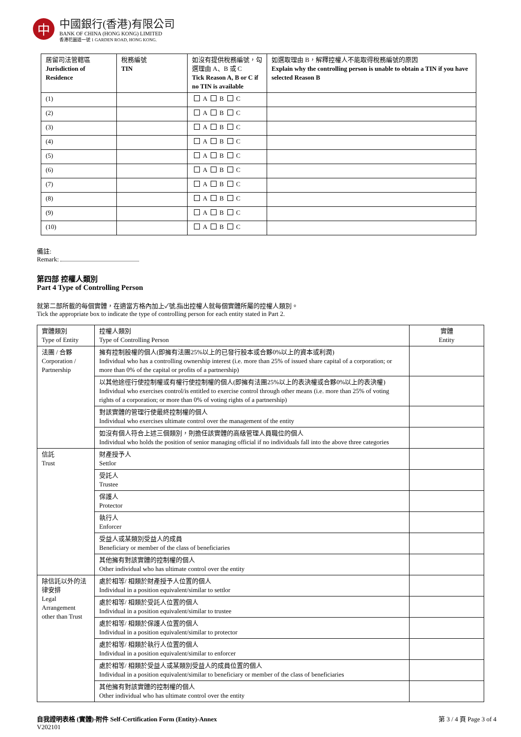中
中國銀行(香港)有限公司
BANK OF CHINA (HONG KONG) LIMITED
香港花園道一號 1 GARDEN ROAD, HONG KONG.
| 居留司法管轄區 Jurisdiction of Residence | 稅務編號 TIN | 如沒有提供稅務編號，勾選理由 A、B 或 C Tick Reason A, B or C if no TIN is available | 如選取理由 B，解釋控權人不能取得稅務編號的原因 Explain why the controlling person is unable to obtain a TIN if you have selected Reason B |
| --- | --- | --- | --- |
| (1) | | A B C | |
| (2) | | A B C | |
| (3) | | A B C | |
| (4) | | A B C | |
| (5) | | A B C | |
| (6) | | A B C | |
| (7) | | A B C | |
| (8) | | A B C | |
| (9) | | A B C | |
| (10) | | A B C | |
備註:
Remark:
第四部 控權人類別
Part 4 Type of Controlling Person
就第二部所載的每個實體，在適當方格內加上✓號,指出控權人就每個實體所屬的控權人類別。
Tick the appropriate box to indicate the type of controlling person for each entity stated in Part 2.
| 實體類別 Type of Entity | 控權人類別 Type of Controlling Person | 實體 Entity |
| --- | --- | --- |
| 法團 / 合夥 Corporation / Partnership | 擁有控制股權的個人(即擁有法團25%以上的已發行股本或合夥0%以上的資本或利潤) Individual who has a controlling ownership interest (i.e. more than 25% of issued share capital of a corporation; or more than 0% of the capital or profits of a partnership) | |
| | 以其他途徑行使控制權或有權行使控制權的個人(即擁有法團25%以上的表決權或合夥0%以上的表決權) Individual who exercises control/is entitled to exercise control through other means (i.e. more than 25% of voting rights of a corporation; or more than 0% of voting rights of a partnership) | |
| | 對該實體的管理行使最終控制權的個人 Individual who exercises ultimate control over the management of the entity | |
| | 如沒有個人符合上述三個類別，則擔任該實體的高級管理人員職位的個人 Individual who holds the position of senior managing official if no individuals fall into the above three categories | |
| 信託 Trust | 財產授予人 Settlor | |
| | 受託人 Trustee | |
| | 保護人 Protector | |
| | 執行人 Enforcer | |
| | 受益人或某類別受益人的成員 Beneficiary or member of the class of beneficiaries | |
| | 其他擁有對該實體的控制權的個人 Other individual who has ultimate control over the entity | |
| 除信託以外的法律安排 Legal Arrangement other than Trust | 處於相等/ 相類於財產授予人位置的個人 Individual in a position equivalent/similar to settlor | |
| | 處於相等/ 相類於受託人位置的個人 Individual in a position equivalent/similar to trustee | |
| | 處於相等/ 相類於保護人位置的個人 Individual in a position equivalent/similar to protector | |
| | 處於相等/ 相類於執行人位置的個人 Individual in a position equivalent/similar to enforcer | |
| | 處於相等/ 相類於受益人或某類別受益人的成員位置的個人 Individual in a position equivalent/similar to beneficiary or member of the class of beneficiaries | |
| | 其他擁有對該實體的控制權的個人 Other individual who has ultimate control over the entity | |
自我證明表格 (實體)-附件 Self-Certification Form (Entity)-Annex
V202101
第 3 / 4 頁 Page 3 of 4